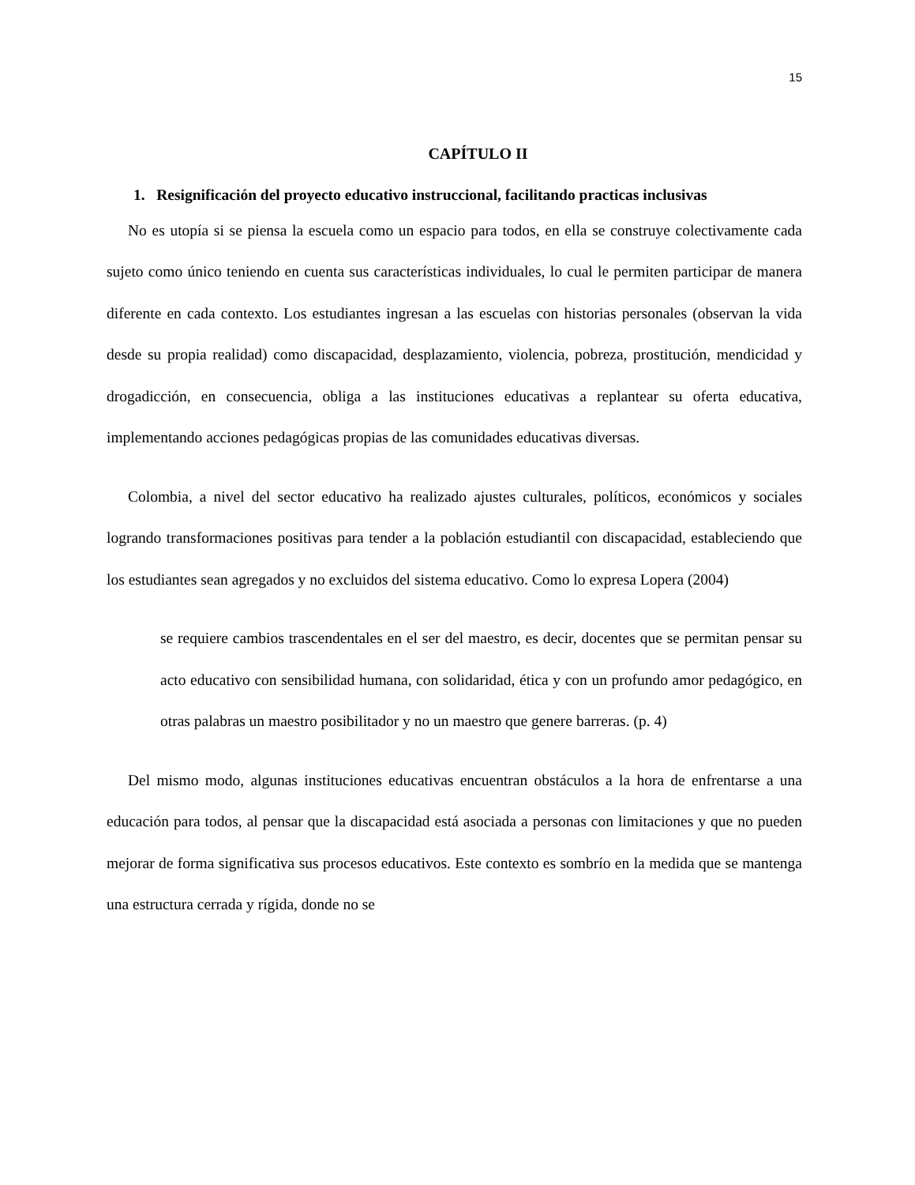15
CAPÍTULO II
1. Resignificación del proyecto educativo instruccional, facilitando practicas inclusivas
No es utopía si se piensa la escuela como un espacio para todos, en ella se construye colectivamente cada sujeto como único teniendo en cuenta sus características individuales, lo cual le permiten participar de manera diferente en cada contexto. Los estudiantes ingresan a las escuelas con historias personales (observan la vida desde su propia realidad) como discapacidad, desplazamiento, violencia, pobreza, prostitución, mendicidad y drogadicción, en consecuencia, obliga a las instituciones educativas a replantear su oferta educativa, implementando acciones pedagógicas propias de las comunidades educativas diversas.
Colombia, a nivel del sector educativo ha realizado ajustes culturales, políticos, económicos y sociales logrando transformaciones positivas para tender a la población estudiantil con discapacidad, estableciendo que los estudiantes sean agregados y no excluidos del sistema educativo. Como lo expresa Lopera (2004)
se requiere cambios trascendentales en el ser del maestro, es decir, docentes que se permitan pensar su acto educativo con sensibilidad humana, con solidaridad, ética y con un profundo amor pedagógico, en otras palabras un maestro posibilitador y no un maestro que genere barreras. (p. 4)
Del mismo modo, algunas instituciones educativas encuentran obstáculos a la hora de enfrentarse a una educación para todos, al pensar que la discapacidad está asociada a personas con limitaciones y que no pueden mejorar de forma significativa sus procesos educativos. Este contexto es sombrío en la medida que se mantenga una estructura cerrada y rígida, donde no se